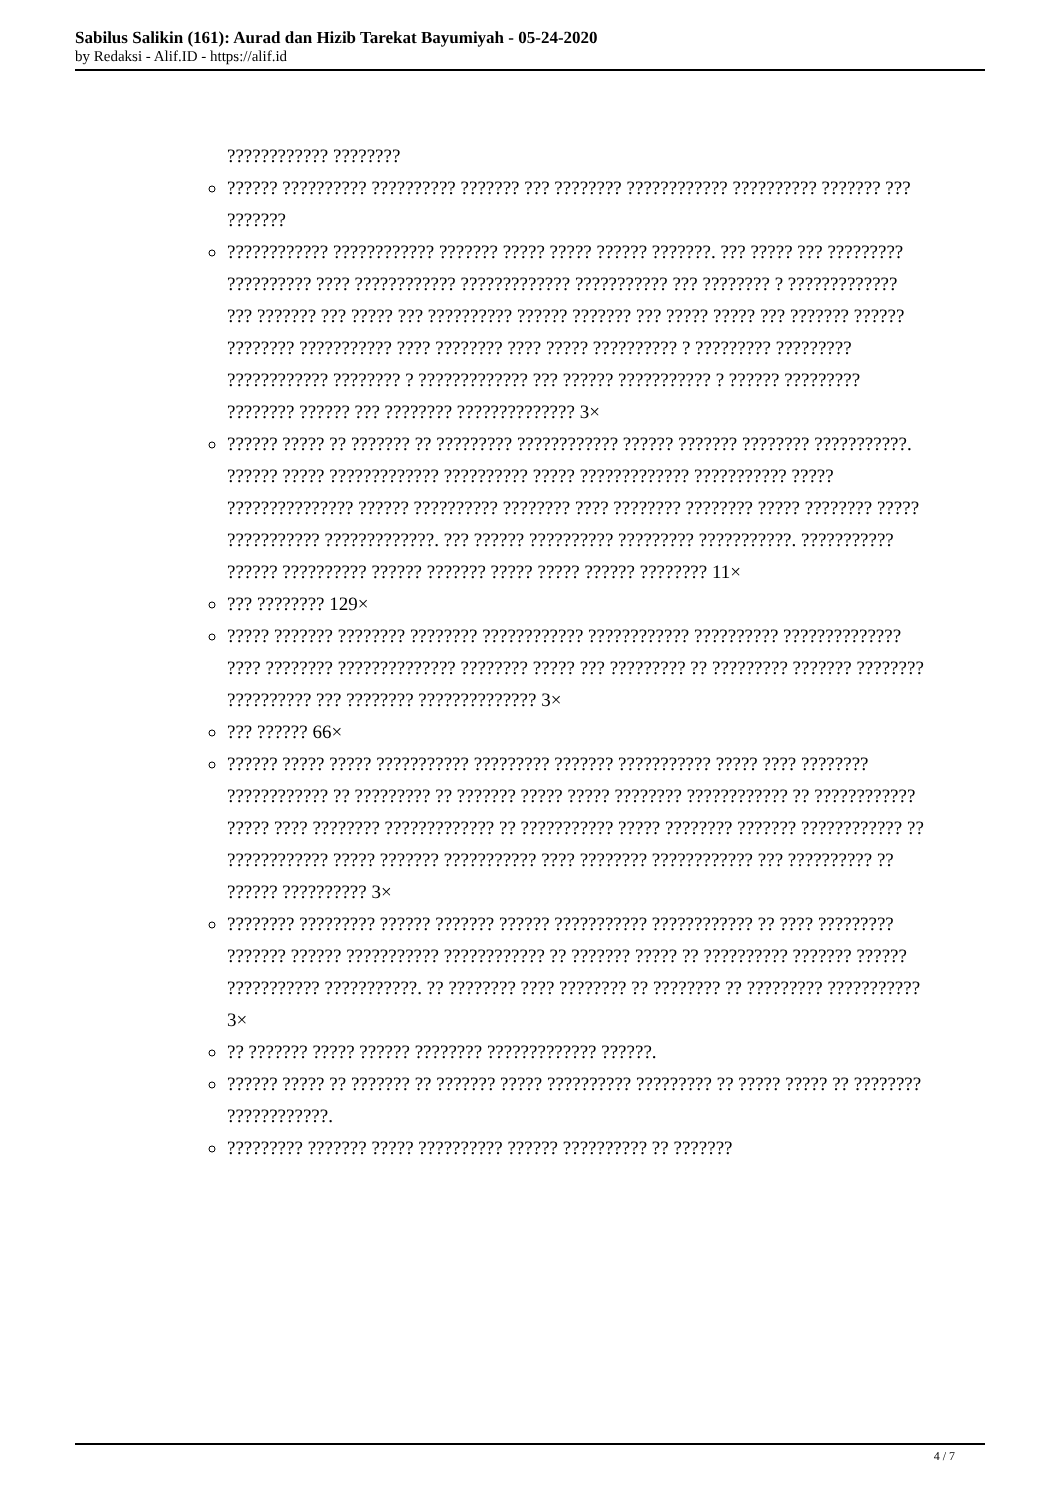Sabilus Salikin (161): Aurad dan Hizib Tarekat Bayumiyah - 05-24-2020
by Redaksi - Alif.ID - https://alif.id
???????????? ????????
?????? ?????????? ?????????? ??????? ??? ???????? ???????????? ?????????? ??????? ??? ???????
???????????? ???????????? ??????? ????? ????? ?????? ???????. ??? ????? ??? ????????? ?????????? ???? ???????????? ????????????? ??????????? ??? ???????? ? ????????????? ??? ??????? ??? ????? ??? ?????????? ?????? ??????? ??? ????? ????? ??? ??????? ?????? ???????? ??????????? ???? ???????? ???? ????? ?????????? ? ????????? ????????? ???????????? ???????? ? ????????????? ??? ?????? ??????????? ? ?????? ????????? ???????? ?????? ??? ???????? ?????????????? 3×
?????? ????? ?? ??????? ?? ????????? ???????????? ?????? ??????? ???????? ???????????. ?????? ????? ????????????? ?????????? ????? ????????????? ??????????? ????? ??????????????? ?????? ?????????? ???????? ???? ???????? ???????? ????? ???????? ????? ??????????? ?????????????. ??? ?????? ?????????? ????????? ???????????. ??????????? ?????? ?????????? ?????? ??????? ????? ????? ?????? ???????? 11×
??? ???????? 129×
????? ??????? ???????? ???????? ???????????? ???????????? ?????????? ?????????????? ???? ???????? ?????????????? ???????? ????? ??? ????????? ?? ????????? ??????? ???????? ?????????? ??? ???????? ?????????????? 3×
??? ?????? 66×
?????? ????? ????? ??????????? ????????? ??????? ??????????? ????? ???? ???????? ???????????? ?? ????????? ?? ??????? ????? ????? ???????? ???????????? ?? ???????????? ????? ???? ???????? ????????????? ?? ??????????? ????? ???????? ??????? ???????????? ?? ???????????? ????? ??????? ??????????? ???? ???????? ???????????? ??? ?????????? ?? ?????? ?????????? 3×
???????? ????????? ?????? ??????? ?????? ??????????? ???????????? ?? ???? ????????? ??????? ?????? ??????????? ???????????? ?? ??????? ????? ?? ?????????? ??????? ?????? ??????????? ???????????. ?? ???????? ???? ???????? ?? ???????? ?? ????????? ??????????? 3×
?? ??????? ????? ?????? ???????? ????????????? ??????.
?????? ????? ?? ??????? ?? ??????? ????? ?????????? ????????? ?? ????? ????? ?? ???????? ????????????.
????????? ??????? ????? ?????????? ?????? ?????????? ?? ???????
4 / 7